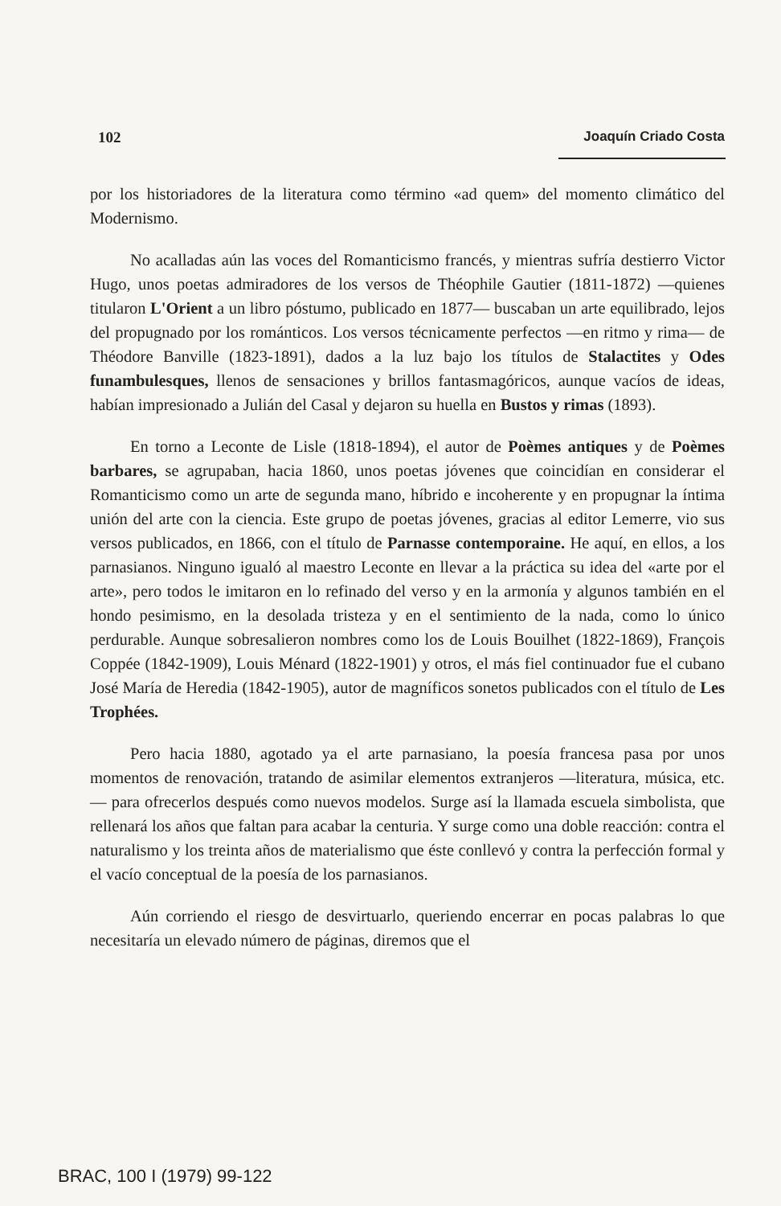102 Joaquín Criado Costa
por los historiadores de la literatura como término «ad quem» del momento climático del Modernismo.
No acalladas aún las voces del Romanticismo francés, y mientras sufría destierro Victor Hugo, unos poetas admiradores de los versos de Théophile Gautier (1811-1872) —quienes titularon L'Orient a un libro póstumo, publicado en 1877— buscaban un arte equilibrado, lejos del propugnado por los románticos. Los versos técnicamente perfectos —en ritmo y rima— de Théodore Banville (1823-1891), dados a la luz bajo los títulos de Stalactites y Odes funambulesques, llenos de sensaciones y brillos fantasmagóricos, aunque vacíos de ideas, habían impresionado a Julián del Casal y dejaron su huella en Bustos y rimas (1893).
En torno a Leconte de Lisle (1818-1894), el autor de Poèmes antiques y de Poèmes barbares, se agrupaban, hacia 1860, unos poetas jóvenes que coincidían en considerar el Romanticismo como un arte de segunda mano, híbrido e incoherente y en propugnar la íntima unión del arte con la ciencia. Este grupo de poetas jóvenes, gracias al editor Lemerre, vio sus versos publicados, en 1866, con el título de Parnasse contemporaine. He aquí, en ellos, a los parnasianos. Ninguno igualó al maestro Leconte en llevar a la práctica su idea del «arte por el arte», pero todos le imitaron en lo refinado del verso y en la armonía y algunos también en el hondo pesimismo, en la desolada tristeza y en el sentimiento de la nada, como lo único perdurable. Aunque sobresalieron nombres como los de Louis Bouilhet (1822-1869), François Coppée (1842-1909), Louis Ménard (1822-1901) y otros, el más fiel continuador fue el cubano José María de Heredia (1842-1905), autor de magníficos sonetos publicados con el título de Les Trophées.
Pero hacia 1880, agotado ya el arte parnasiano, la poesía francesa pasa por unos momentos de renovación, tratando de asimilar elementos extranjeros —literatura, música, etc.— para ofrecerlos después como nuevos modelos. Surge así la llamada escuela simbolista, que rellenará los años que faltan para acabar la centuria. Y surge como una doble reacción: contra el naturalismo y los treinta años de materialismo que éste conllevó y contra la perfección formal y el vacío conceptual de la poesía de los parnasianos.
Aún corriendo el riesgo de desvirtuarlo, queriendo encerrar en pocas palabras lo que necesitaría un elevado número de páginas, diremos que el
BRAC, 100 I (1979) 99-122